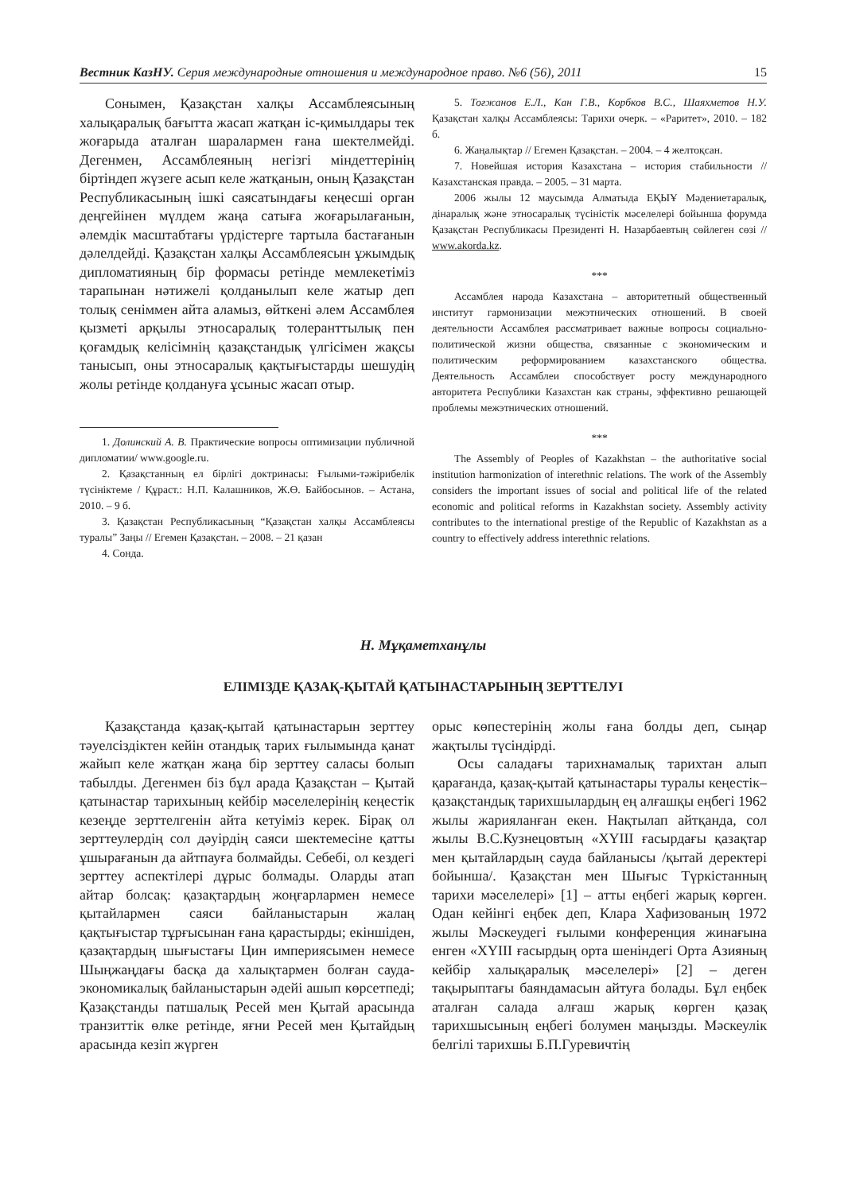Вестник КазНУ. Серия международные отношения и международное право. №6 (56), 2011 15
Сонымен, Қазақстан халқы Ассамблеясының халықаралық бағытта жасап жатқан іс-қимылдары тек жоғарыда аталған шаралармен ғана шектелмейді. Дегенмен, Ассамблеяның негізгі міндеттерінің біртіндеп жүзеге асып келе жатқанын, оның Қазақстан Республикасының ішкі саясатындағы кеңесші орган деңгейінен мүлдем жаңа сатыға жоғарылағанын, әлемдік масштабтағы үрдістерге тартыла бастағанын дәлелдейді. Қазақстан халқы Ассамблеясын ұжымдық дипломатияның бір формасы ретінде мемлекетіміз тарапынан нәтижелі қолданылып келе жатыр деп толық сеніммен айта аламыз, өйткені әлем Ассамблея қызметі арқылы этносаралық толеранттылық пен қоғамдық келісімнің қазақстандық үлгісімен жақсы танысып, оны этносаралық қақтығыстарды шешудің жолы ретінде қолдануға ұсыныс жасап отыр.
1. Долинский А. В. Практические вопросы оптимизации публичной дипломатии/ www.google.ru.
2. Қазақстанның ел бірлігі доктринасы: Ғылыми-тәжірибелік түсініктеме / Құраст.: Н.П. Калашников, Ж.Ө. Байбосынов. – Астана, 2010. – 9 б.
3. Қазақстан Республикасының “Қазақстан халқы Ассамблеясы туралы” Заңы // Егемен Қазақстан. – 2008. – 21 қазан
4. Сонда.
5. Тоғжанов Е.Л., Кан Г.В., Корбков В.С., Шаяхметов Н.У. Қазақстан халқы Ассамблеясы: Тарихи очерк. – «Раритет», 2010. – 182 б.
6. Жаңалықтар // Егемен Қазақстан. – 2004. – 4 желтоқсан.
7. Новейшая история Казахстана – история стабильности // Казахстанская правда. – 2005. – 31 марта.
2006 жылы 12 маусымда Алматыда ЕҚЫҰ Мәдениетаралық, дінаралық және этносаралық түсіністік мәселелері бойынша форумда Қазақстан Республикасы Президенті Н. Назарбаевтың сөйлеген сөзі // www.akorda.kz.
***
Ассамблея народа Казахстана – авторитетный общественный институт гармонизации межэтнических отношений. В своей деятельности Ассамблея рассматривает важные вопросы социально-политической жизни общества, связанные с экономическим и политическим реформированием казахстанского общества. Деятельность Ассамблеи способствует росту международного авторитета Республики Казахстан как страны, эффективно решающей проблемы межэтнических отношений.
***
The Assembly of Peoples of Kazakhstan – the authoritative social institution harmonization of interethnic relations. The work of the Assembly considers the important issues of social and political life of the related economic and political reforms in Kazakhstan society. Assembly activity contributes to the international prestige of the Republic of Kazakhstan as a country to effectively address interethnic relations.
Н. Мұқаметханұлы
ЕЛІМІЗДЕ ҚАЗАҚ-ҚЫТАЙ ҚАТЫНАСТАРЫНЫҢ ЗЕРТТЕЛУІ
Қазақстанда қазақ-қытай қатынастарын зерттеу тәуелсіздіктен кейін отандық тарих ғылымында қанат жайып келе жатқан жаңа бір зерттеу саласы болып табылды. Дегенмен біз бұл арада Қазақстан – Қытай қатынастар тарихының кейбір мәселелерінің кеңестік кезеңде зерттелгенін айта кетуіміз керек. Бірақ ол зерттеулердің сол дәуірдің саяси шектемесіне қатты ұшырағанын да айтпауға болмайды. Себебі, ол кездегі зерттеу аспектілері дұрыс болмады. Оларды атап айтар болсақ: қазақтардың жоңғарлармен немесе қытайлармен саяси байланыстарын жалаң қақтығыстар тұрғысынан ғана қарастырды; екіншіден, қазақтардың шығыстағы Цин империясымен немесе Шыңжаңдағы басқа да халықтармен болған сауда-экономикалық байланыстарын әдейі ашып көрсетпеді; Қазақстанды патшалық Ресей мен Қытай арасында транзиттік өлке ретінде, яғни Ресей мен Қытайдың арасында кезіп жүрген
орыс көпестерінің жолы ғана болды деп, сыңар жақтылы түсіндірді.
Осы саладағы тарихнамалық тарихтан алып қарағанда, қазақ-қытай қатынастары туралы кеңестік–қазақстандық тарихшылардың ең алғашқы еңбегі 1962 жылы жарияланған екен. Нақтылап айтқанда, сол жылы В.С.Кузнецовтың «ХYIII ғасырдағы қазақтар мен қытайлардың сауда байланысы /қытай деректері бойынша/. Қазақстан мен Шығыс Түркістанның тарихи мәселелері» [1] – атты еңбегі жарық көрген. Одан кейінгі еңбек деп, Клара Хафизованың 1972 жылы Мәскеудегі ғылыми конференция жинағына енген «ХYIII ғасырдың орта шеніндегі Орта Азияның кейбір халықаралық мәселелері» [2] – деген тақырыптағы баяндамасын айтуға болады. Бұл еңбек аталған салада алғаш жарық көрген қазақ тарихшысының еңбегі болумен маңызды. Мәскеулік белгілі тарихшы Б.П.Гуревичтің